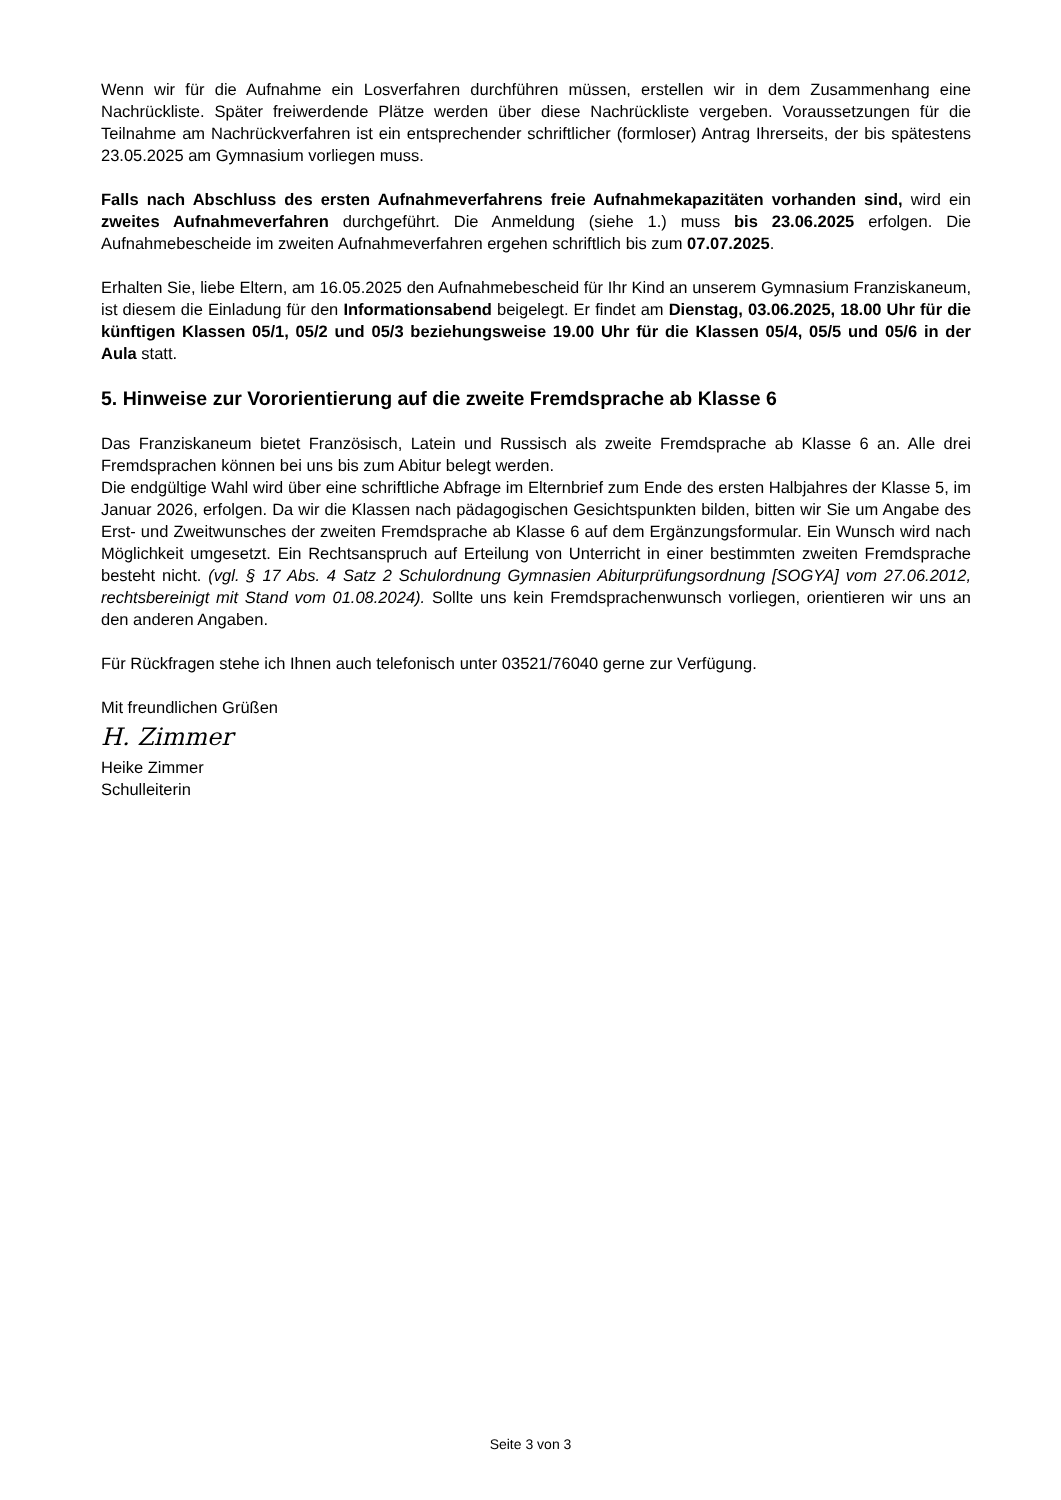Wenn wir für die Aufnahme ein Losverfahren durchführen müssen, erstellen wir in dem Zusammenhang eine Nachrückliste. Später freiwerdende Plätze werden über diese Nachrückliste vergeben. Voraussetzungen für die Teilnahme am Nachrückverfahren ist ein entsprechender schriftlicher (formloser) Antrag Ihrerseits, der bis spätestens 23.05.2025 am Gymnasium vorliegen muss.
Falls nach Abschluss des ersten Aufnahmeverfahrens freie Aufnahmekapazitäten vorhanden sind, wird ein zweites Aufnahmeverfahren durchgeführt. Die Anmeldung (siehe 1.) muss bis 23.06.2025 erfolgen. Die Aufnahmebescheide im zweiten Aufnahmeverfahren ergehen schriftlich bis zum 07.07.2025.
Erhalten Sie, liebe Eltern, am 16.05.2025 den Aufnahmebescheid für Ihr Kind an unserem Gymnasium Franziskaneum, ist diesem die Einladung für den Informationsabend beigelegt. Er findet am Dienstag, 03.06.2025, 18.00 Uhr für die künftigen Klassen 05/1, 05/2 und 05/3 beziehungsweise 19.00 Uhr für die Klassen 05/4, 05/5 und 05/6 in der Aula statt.
5. Hinweise zur Vororientierung auf die zweite Fremdsprache ab Klasse 6
Das Franziskaneum bietet Französisch, Latein und Russisch als zweite Fremdsprache ab Klasse 6 an. Alle drei Fremdsprachen können bei uns bis zum Abitur belegt werden.
Die endgültige Wahl wird über eine schriftliche Abfrage im Elternbrief zum Ende des ersten Halbjahres der Klasse 5, im Januar 2026, erfolgen. Da wir die Klassen nach pädagogischen Gesichtspunkten bilden, bitten wir Sie um Angabe des Erst- und Zweitwunsches der zweiten Fremdsprache ab Klasse 6 auf dem Ergänzungsformular. Ein Wunsch wird nach Möglichkeit umgesetzt. Ein Rechtsanspruch auf Erteilung von Unterricht in einer bestimmten zweiten Fremdsprache besteht nicht. (vgl. § 17 Abs. 4 Satz 2 Schulordnung Gymnasien Abiturprüfungsordnung [SOGYA] vom 27.06.2012, rechtsbereinigt mit Stand vom 01.08.2024). Sollte uns kein Fremdsprachenwunsch vorliegen, orientieren wir uns an den anderen Angaben.
Für Rückfragen stehe ich Ihnen auch telefonisch unter 03521/76040 gerne zur Verfügung.
Mit freundlichen Grüßen
H. Zimmer
Heike Zimmer
Schulleiterin
Seite 3 von 3